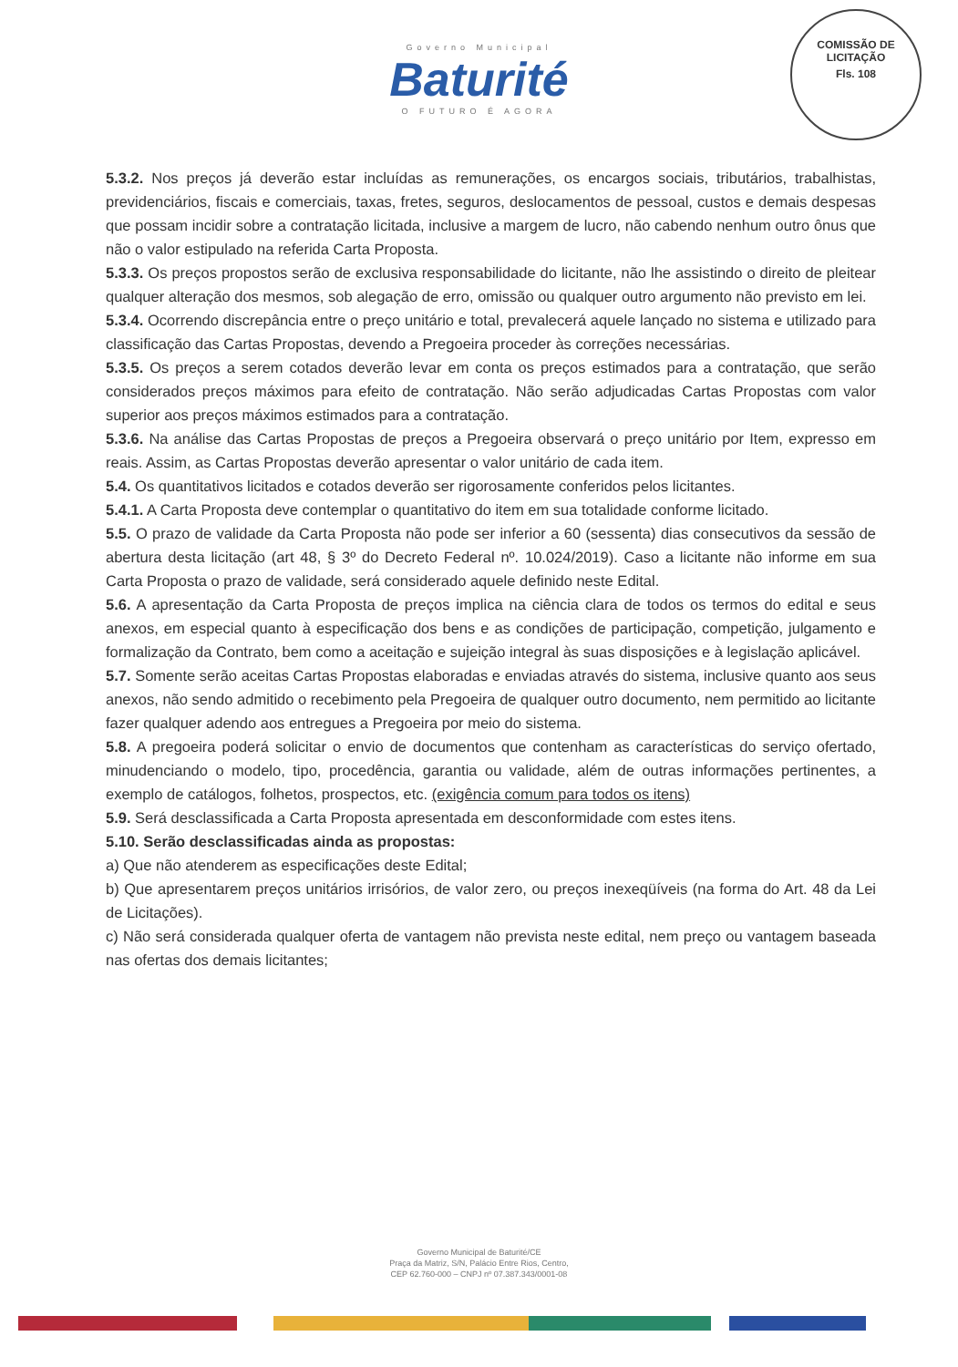Governo Municipal
Baturité
O FUTURO É AGORA
COMISSÃO DE LICITAÇÃO
Fls. 108
5.3.2. Nos preços já deverão estar incluídas as remunerações, os encargos sociais, tributários, trabalhistas, previdenciários, fiscais e comerciais, taxas, fretes, seguros, deslocamentos de pessoal, custos e demais despesas que possam incidir sobre a contratação licitada, inclusive a margem de lucro, não cabendo nenhum outro ônus que não o valor estipulado na referida Carta Proposta.
5.3.3. Os preços propostos serão de exclusiva responsabilidade do licitante, não lhe assistindo o direito de pleitear qualquer alteração dos mesmos, sob alegação de erro, omissão ou qualquer outro argumento não previsto em lei.
5.3.4. Ocorrendo discrepância entre o preço unitário e total, prevalecerá aquele lançado no sistema e utilizado para classificação das Cartas Propostas, devendo a Pregoeira proceder às correções necessárias.
5.3.5. Os preços a serem cotados deverão levar em conta os preços estimados para a contratação, que serão considerados preços máximos para efeito de contratação. Não serão adjudicadas Cartas Propostas com valor superior aos preços máximos estimados para a contratação.
5.3.6. Na análise das Cartas Propostas de preços a Pregoeira observará o preço unitário por Item, expresso em reais. Assim, as Cartas Propostas deverão apresentar o valor unitário de cada item.
5.4. Os quantitativos licitados e cotados deverão ser rigorosamente conferidos pelos licitantes.
5.4.1. A Carta Proposta deve contemplar o quantitativo do item em sua totalidade conforme licitado.
5.5. O prazo de validade da Carta Proposta não pode ser inferior a 60 (sessenta) dias consecutivos da sessão de abertura desta licitação (art 48, § 3º do Decreto Federal nº. 10.024/2019). Caso a licitante não informe em sua Carta Proposta o prazo de validade, será considerado aquele definido neste Edital.
5.6. A apresentação da Carta Proposta de preços implica na ciência clara de todos os termos do edital e seus anexos, em especial quanto à especificação dos bens e as condições de participação, competição, julgamento e formalização da Contrato, bem como a aceitação e sujeição integral às suas disposições e à legislação aplicável.
5.7. Somente serão aceitas Cartas Propostas elaboradas e enviadas através do sistema, inclusive quanto aos seus anexos, não sendo admitido o recebimento pela Pregoeira de qualquer outro documento, nem permitido ao licitante fazer qualquer adendo aos entregues a Pregoeira por meio do sistema.
5.8. A pregoeira poderá solicitar o envio de documentos que contenham as características do serviço ofertado, minudenciando o modelo, tipo, procedência, garantia ou validade, além de outras informações pertinentes, a exemplo de catálogos, folhetos, prospectos, etc. (exigência comum para todos os itens)
5.9. Será desclassificada a Carta Proposta apresentada em desconformidade com estes itens.
5.10. Serão desclassificadas ainda as propostas:
a) Que não atenderem as especificações deste Edital;
b) Que apresentarem preços unitários irrisórios, de valor zero, ou preços inexeqüíveis (na forma do Art. 48 da Lei de Licitações).
c) Não será considerada qualquer oferta de vantagem não prevista neste edital, nem preço ou vantagem baseada nas ofertas dos demais licitantes;
Governo Municipal de Baturité/CE
Praça da Matriz, S/N, Palácio Entre Rios, Centro,
CEP 62.760-000 – CNPJ nº 07.387.343/0001-08